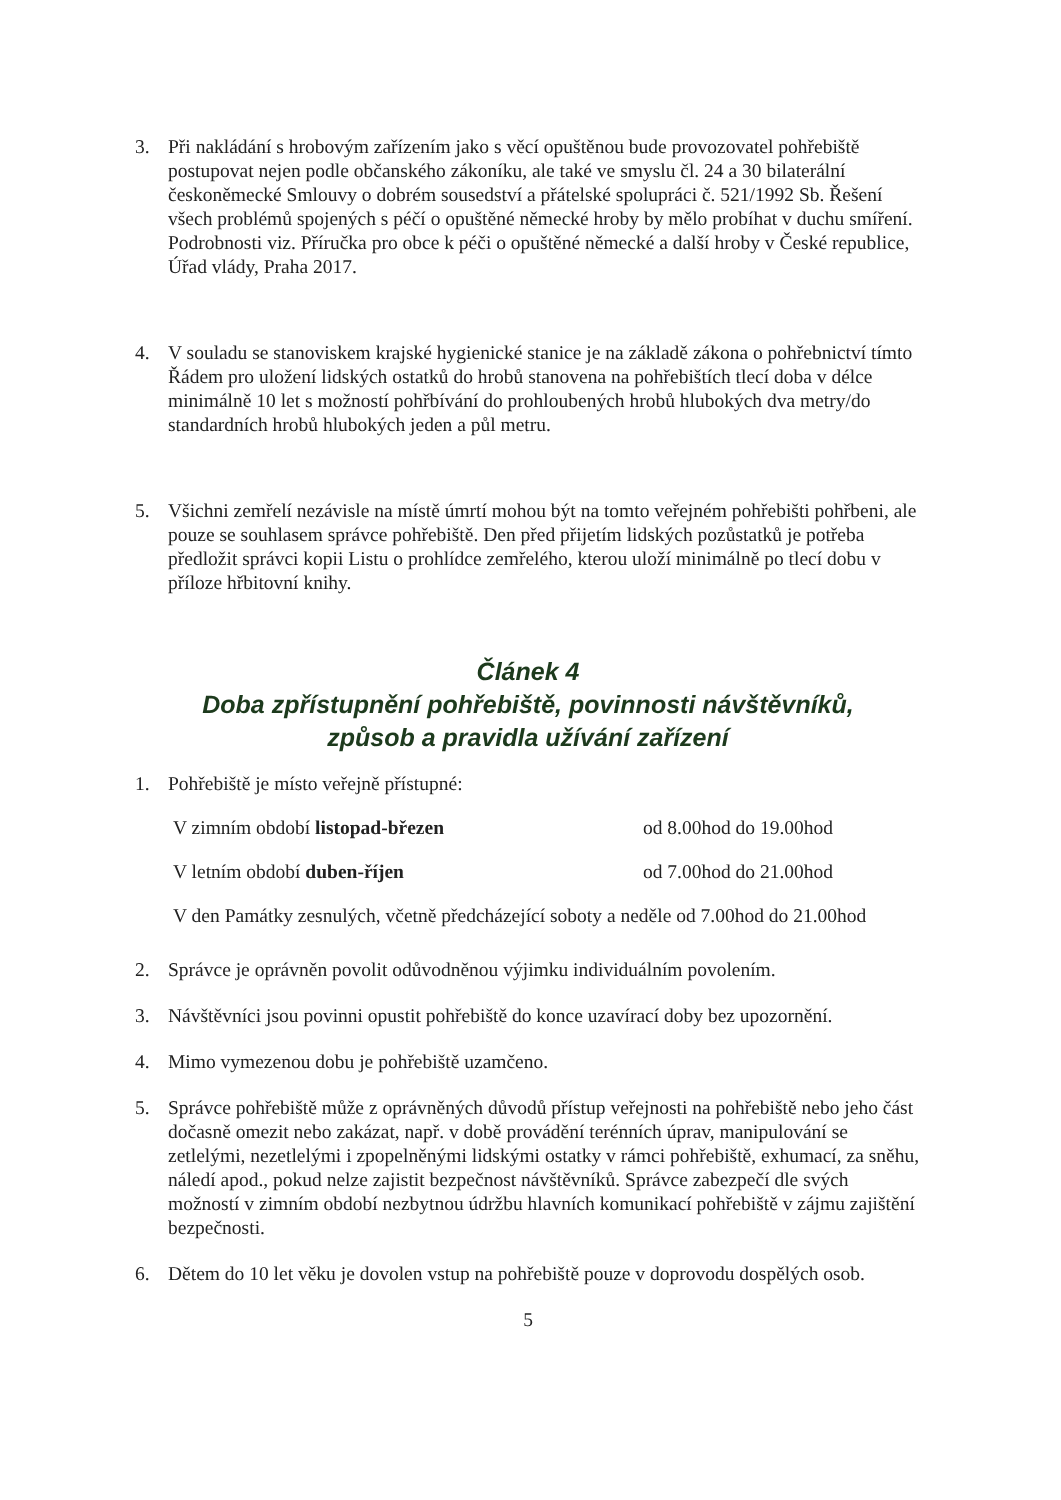3. Při nakládání s hrobovým zařízením jako s věcí opuštěnou bude provozovatel pohřebiště postupovat nejen podle občanského zákoníku, ale také ve smyslu čl. 24 a 30 bilaterální českoněmecké Smlouvy o dobrém sousedství a přátelské spolupráci č. 521/1992 Sb. Řešení všech problémů spojených s péčí o opuštěné německé hroby by mělo probíhat v duchu smíření. Podrobnosti viz. Příručka pro obce k péči o opuštěné německé a další hroby v České republice, Úřad vlády, Praha 2017.
4. V souladu se stanoviskem krajské hygienické stanice je na základě zákona o pohřebnictví tímto Řádem pro uložení lidských ostatků do hrobů stanovena na pohřebištích tlecí doba v délce minimálně 10 let s možností pohřbívání do prohloubených hrobů hlubokých dva metry/do standardních hrobů hlubokých jeden a půl metru.
5. Všichni zemřelí nezávisle na místě úmrtí mohou být na tomto veřejném pohřebišti pohřbeni, ale pouze se souhlasem správce pohřebiště. Den před přijetím lidských pozůstatků je potřeba předložit správci kopii Listu o prohlídce zemřelého, kterou uloží minimálně po tlecí dobu v příloze hřbitovní knihy.
Článek 4
Doba zpřístupnění pohřebiště, povinnosti návštěvníků,
způsob a pravidla užívání zařízení
1. Pohřebiště je místo veřejně přístupné:
V zimním období listopad-březen od 8.00hod do 19.00hod
V letním období duben-říjen od 7.00hod do 21.00hod
V den Památky zesnulých, včetně předcházející soboty a neděle od 7.00hod do 21.00hod
2. Správce je oprávněn povolit odůvodněnou výjimku individuálním povolením.
3. Návštěvníci jsou povinni opustit pohřebiště do konce uzavírací doby bez upozornění.
4. Mimo vymezenou dobu je pohřebiště uzamčeno.
5. Správce pohřebiště může z oprávněných důvodů přístup veřejnosti na pohřebiště nebo jeho část dočasně omezit nebo zakázat, např. v době provádění terénních úprav, manipulování se zetlelými, nezetlelými i zpopelněnými lidskými ostatky v rámci pohřebiště, exhumací, za sněhu, náledí apod., pokud nelze zajistit bezpečnost návštěvníků. Správce zabezpečí dle svých možností v zimním období nezbytnou údržbu hlavních komunikací pohřebiště v zájmu zajištění bezpečnosti.
6. Dětem do 10 let věku je dovolen vstup na pohřebiště pouze v doprovodu dospělých osob.
5